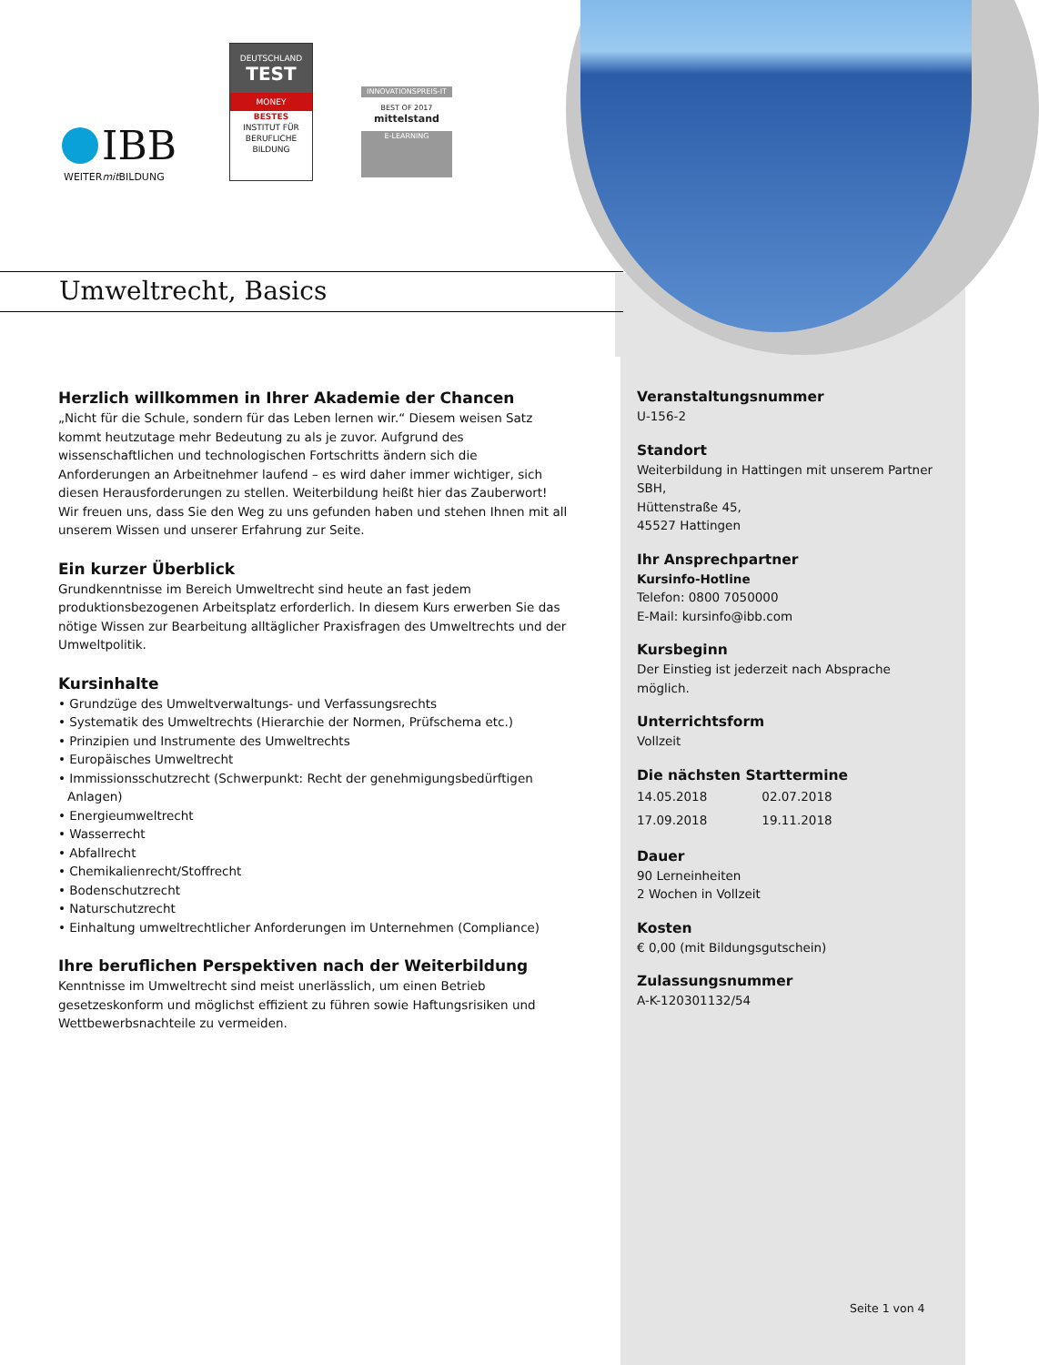IBB
WEITERmit BILDUNG
DEUTSCHLAND
TEST
MONEY
BESTES
INSTITUT FÜR BERUFLICHE BILDUNG
INNOVATIONSPREIS-IT
BEST OF 2017
mittelstand
E-LEARNING
Umweltrecht, Basics
Herzlich willkommen in Ihrer Akademie der Chancen
„Nicht für die Schule, sondern für das Leben lernen wir.“ Diesem weisen Satz kommt heutzutage mehr Bedeutung zu als je zuvor. Aufgrund des wissenschaftlichen und technologischen Fortschritts ändern sich die Anforderungen an Arbeitnehmer laufend – es wird daher immer wichtiger, sich diesen Herausforderungen zu stellen. Weiterbildung heißt hier das Zauberwort! Wir freuen uns, dass Sie den Weg zu uns gefunden haben und stehen Ihnen mit all unserem Wissen und unserer Erfahrung zur Seite.
Ein kurzer Überblick
Grundkenntnisse im Bereich Umweltrecht sind heute an fast jedem produktionsbezogenen Arbeitsplatz erforderlich. In diesem Kurs erwerben Sie das nötige Wissen zur Bearbeitung alltäglicher Praxisfragen des Umweltrechts und der Umweltpolitik.
Kursinhalte
Grundzüge des Umweltverwaltungs- und Verfassungsrechts
Systematik des Umweltrechts (Hierarchie der Normen, Prüfschema etc.)
Prinzipien und Instrumente des Umweltrechts
Europäisches Umweltrecht
Immissionsschutzrecht (Schwerpunkt: Recht der genehmigungsbedürftigen Anlagen)
Energieumweltrecht
Wasserrecht
Abfallrecht
Chemikalienrecht/Stoffrecht
Bodenschutzrecht
Naturschutzrecht
Einhaltung umweltrechtlicher Anforderungen im Unternehmen (Compliance)
Ihre beruflichen Perspektiven nach der Weiterbildung
Kenntnisse im Umweltrecht sind meist unerlässlich, um einen Betrieb gesetzeskonform und möglichst effizient zu führen sowie Haftungsrisiken und Wettbewerbsnachteile zu vermeiden.
Veranstaltungsnummer
U-156-2
Standort
Weiterbildung in Hattingen mit unserem Partner SBH,
Hüttenstraße 45,
45527 Hattingen
Ihr Ansprechpartner
Kursinfo-Hotline
Telefon: 0800 7050000
E-Mail: kursinfo@ibb.com
Kursbeginn
Der Einstieg ist jederzeit nach Absprache möglich.
Unterrichtsform
Vollzeit
Die nächsten Starttermine
| 14.05.2018 | 02.07.2018 |
| 17.09.2018 | 19.11.2018 |
Dauer
90 Lerneinheiten
2 Wochen in Vollzeit
Kosten
€ 0,00 (mit Bildungsgutschein)
Zulassungsnummer
A-K-120301132/54
Seite 1 von 4